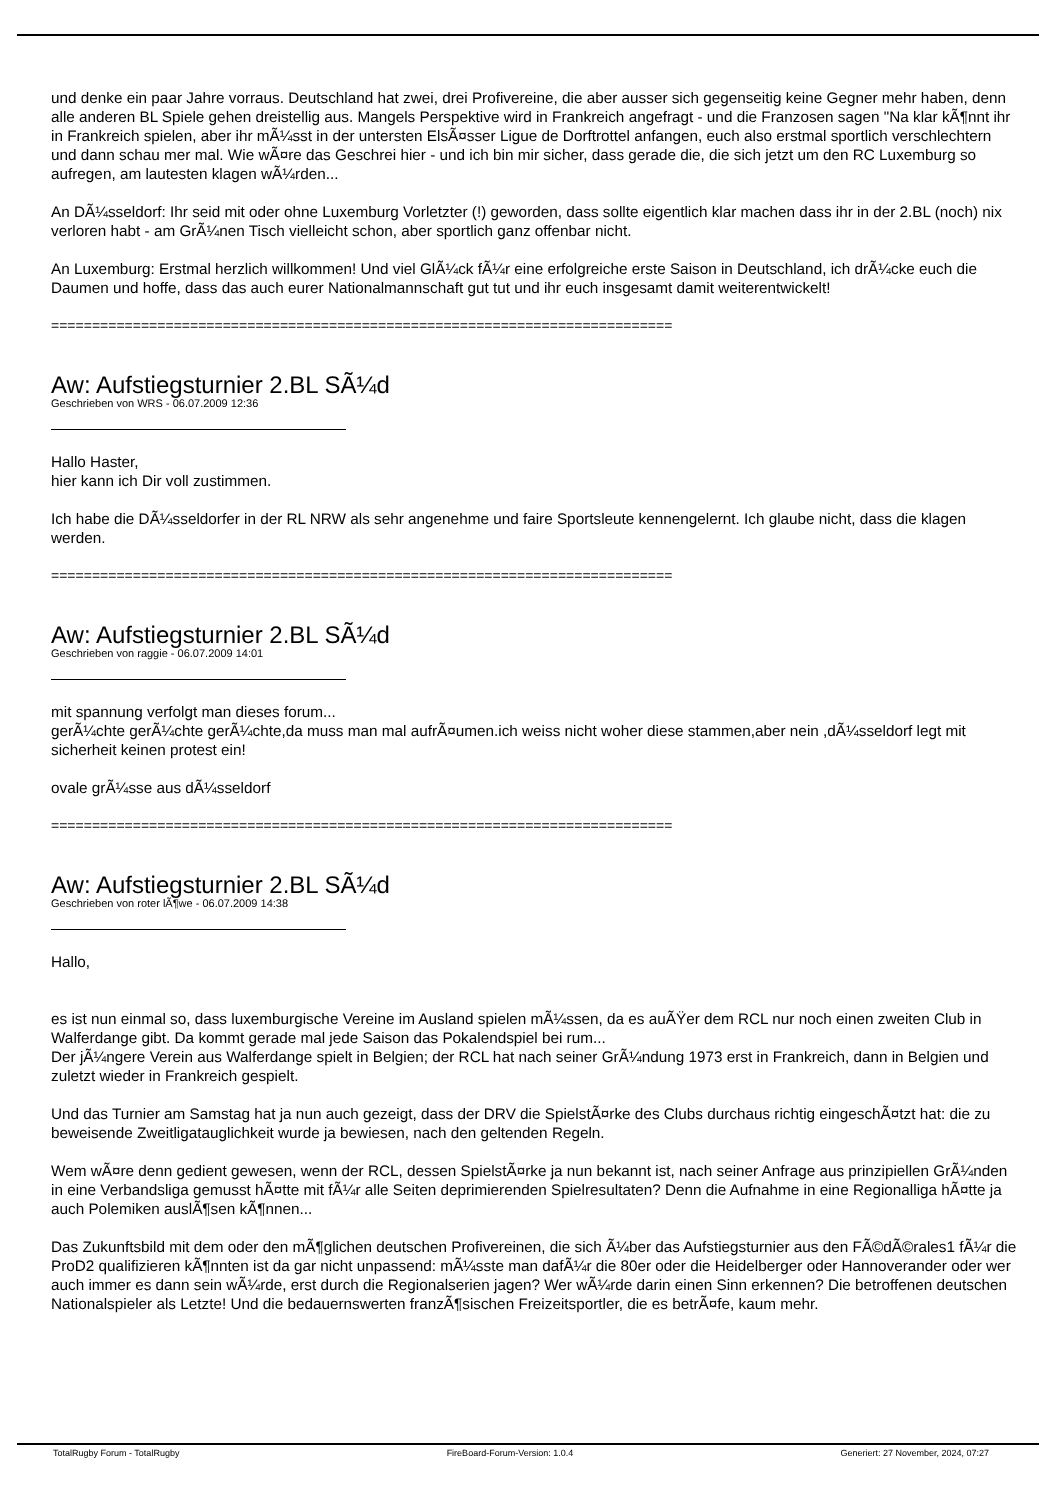und denke ein paar Jahre vorraus. Deutschland hat zwei, drei Profivereine, die aber ausser sich gegenseitig keine Gegner mehr haben, denn alle anderen BL Spiele gehen dreistellig aus. Mangels Perspektive wird in Frankreich angefragt - und die Franzosen sagen "Na klar kÃ¶nnt ihr in Frankreich spielen, aber ihr mÃ¼sst in der untersten ElsÃ¤sser Ligue de Dorftrottel anfangen, euch also erstmal sportlich verschlechtern und dann schau mer mal. Wie wÃ¤re das Geschrei hier - und ich bin mir sicher, dass gerade die, die sich jetzt um den RC Luxemburg so aufregen, am lautesten klagen wÃ¼rden...
An DÃ¼sseldorf: Ihr seid mit oder ohne Luxemburg Vorletzter (!) geworden, dass sollte eigentlich klar machen dass ihr in der 2.BL (noch) nix verloren habt - am GrÃ¼nen Tisch vielleicht schon, aber sportlich ganz offenbar nicht.
An Luxemburg: Erstmal herzlich willkommen! Und viel GlÃ¼ck fÃ¼r eine erfolgreiche erste Saison in Deutschland, ich drÃ¼cke euch die Daumen und hoffe, dass das auch eurer Nationalmannschaft gut tut und ihr euch insgesamt damit weiterentwickelt!
============================================================================
Aw: Aufstiegsturnier 2.BL SÃ¼d
Geschrieben von WRS - 06.07.2009 12:36
Hallo Haster,
hier kann ich Dir voll zustimmen.
Ich habe die DÃ¼sseldorfer in der RL NRW als sehr angenehme und faire Sportsleute kennengelernt. Ich glaube nicht, dass die klagen werden.
============================================================================
Aw: Aufstiegsturnier 2.BL SÃ¼d
Geschrieben von raggie - 06.07.2009 14:01
mit spannung verfolgt man dieses forum...
gerÃ¼chte gerÃ¼chte gerÃ¼chte,da muss man mal aufrÃ¤umen.ich weiss nicht woher diese stammen,aber nein ,dÃ¼sseldorf legt mit sicherheit keinen protest ein!
ovale grÃ¼sse aus dÃ¼sseldorf
============================================================================
Aw: Aufstiegsturnier 2.BL SÃ¼d
Geschrieben von roter lÃ¶we - 06.07.2009 14:38
Hallo,
es ist nun einmal so, dass luxemburgische Vereine im Ausland spielen mÃ¼ssen, da es auÃŸer dem RCL nur noch einen zweiten Club in Walferdange gibt. Da kommt gerade mal jede Saison das Pokalendspiel bei rum...
Der jÃ¼ngere Verein aus Walferdange spielt in Belgien; der RCL hat nach seiner GrÃ¼ndung 1973 erst in Frankreich, dann in Belgien und zuletzt wieder in Frankreich gespielt.
Und das Turnier am Samstag hat ja nun auch gezeigt, dass der DRV die SpielstÃ¤rke des Clubs durchaus richtig eingeschÃ¤tzt hat: die zu beweisende Zweitligatauglichkeit wurde ja bewiesen, nach den geltenden Regeln.
Wem wÃ¤re denn gedient gewesen, wenn der RCL, dessen SpielstÃ¤rke ja nun bekannt ist, nach seiner Anfrage aus prinzipiellen GrÃ¼nden in eine Verbandsliga gemusst hÃ¤tte mit fÃ¼r alle Seiten deprimierenden Spielresultaten? Denn die Aufnahme in eine Regionalliga hÃ¤tte ja auch Polemiken auslÃ¶sen kÃ¶nnen...
Das Zukunftsbild mit dem oder den mÃ¶glichen deutschen Profivereinen, die sich Ã¼ber das Aufstiegsturnier aus den FÃ©dÃ©rales1 fÃ¼r die ProD2 qualifizieren kÃ¶nnten ist da gar nicht unpassend: mÃ¼sste man dafÃ¼r die 80er oder die Heidelberger oder Hannoverander oder wer auch immer es dann sein wÃ¼rde, erst durch die Regionalserien jagen? Wer wÃ¼rde darin einen Sinn erkennen? Die betroffenen deutschen Nationalspieler als Letzte! Und die bedauernswerten franzÃ¶sischen Freizeitsportler, die es betrÃ¤fe, kaum mehr.
TotalRugby Forum - TotalRugby FireBoard-Forum-Version: 1.0.4 Generiert: 27 November, 2024, 07:27